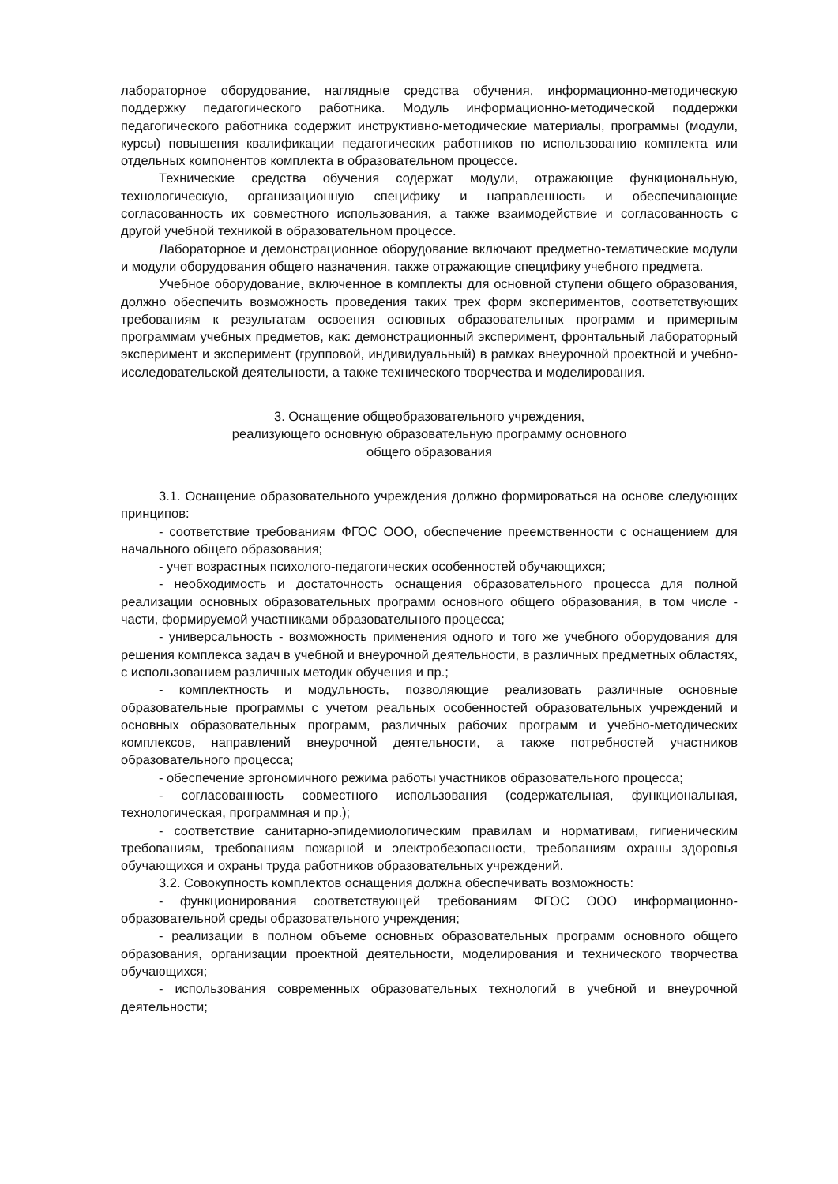лабораторное оборудование, наглядные средства обучения, информационно-методическую поддержку педагогического работника. Модуль информационно-методической поддержки педагогического работника содержит инструктивно-методические материалы, программы (модули, курсы) повышения квалификации педагогических работников по использованию комплекта или отдельных компонентов комплекта в образовательном процессе.
Технические средства обучения содержат модули, отражающие функциональную, технологическую, организационную специфику и направленность и обеспечивающие согласованность их совместного использования, а также взаимодействие и согласованность с другой учебной техникой в образовательном процессе.
Лабораторное и демонстрационное оборудование включают предметно-тематические модули и модули оборудования общего назначения, также отражающие специфику учебного предмета.
Учебное оборудование, включенное в комплекты для основной ступени общего образования, должно обеспечить возможность проведения таких трех форм экспериментов, соответствующих требованиям к результатам освоения основных образовательных программ и примерным программам учебных предметов, как: демонстрационный эксперимент, фронтальный лабораторный эксперимент и эксперимент (групповой, индивидуальный) в рамках внеурочной проектной и учебно-исследовательской деятельности, а также технического творчества и моделирования.
3. Оснащение общеобразовательного учреждения,
реализующего основную образовательную программу основного
общего образования
3.1. Оснащение образовательного учреждения должно формироваться на основе следующих принципов:
- соответствие требованиям ФГОС ООО, обеспечение преемственности с оснащением для начального общего образования;
- учет возрастных психолого-педагогических особенностей обучающихся;
- необходимость и достаточность оснащения образовательного процесса для полной реализации основных образовательных программ основного общего образования, в том числе - части, формируемой участниками образовательного процесса;
- универсальность - возможность применения одного и того же учебного оборудования для решения комплекса задач в учебной и внеурочной деятельности, в различных предметных областях, с использованием различных методик обучения и пр.;
- комплектность и модульность, позволяющие реализовать различные основные образовательные программы с учетом реальных особенностей образовательных учреждений и основных образовательных программ, различных рабочих программ и учебно-методических комплексов, направлений внеурочной деятельности, а также потребностей участников образовательного процесса;
- обеспечение эргономичного режима работы участников образовательного процесса;
- согласованность совместного использования (содержательная, функциональная, технологическая, программная и пр.);
- соответствие санитарно-эпидемиологическим правилам и нормативам, гигиеническим требованиям, требованиям пожарной и электробезопасности, требованиям охраны здоровья обучающихся и охраны труда работников образовательных учреждений.
3.2. Совокупность комплектов оснащения должна обеспечивать возможность:
- функционирования соответствующей требованиям ФГОС ООО информационно-образовательной среды образовательного учреждения;
- реализации в полном объеме основных образовательных программ основного общего образования, организации проектной деятельности, моделирования и технического творчества обучающихся;
- использования современных образовательных технологий в учебной и внеурочной деятельности;